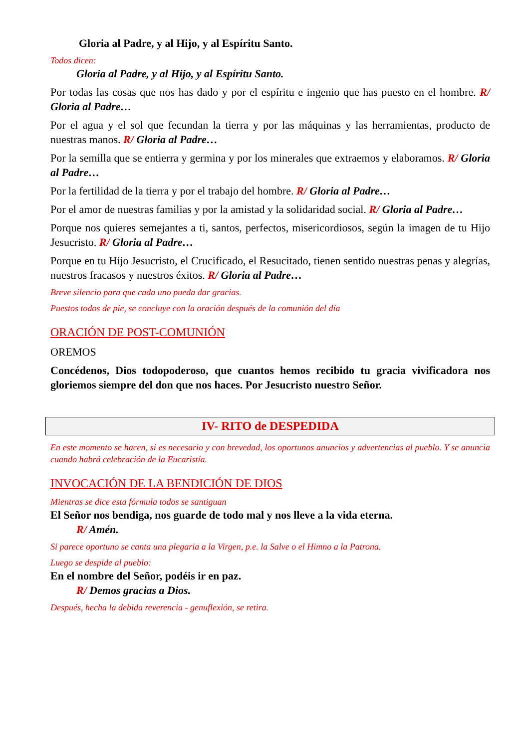Gloria al Padre, y al Hijo, y al Espíritu Santo.
Todos dicen:
Gloria al Padre, y al Hijo, y al Espíritu Santo.
Por todas las cosas que nos has dado y por el espíritu e ingenio que has puesto en el hombre. R/ Gloria al Padre…
Por el agua y el sol que fecundan la tierra y por las máquinas y las herramientas, producto de nuestras manos. R/ Gloria al Padre…
Por la semilla que se entierra y germina y por los minerales que extraemos y elaboramos. R/ Gloria al Padre…
Por la fertilidad de la tierra y por el trabajo del hombre. R/ Gloria al Padre…
Por el amor de nuestras familias y por la amistad y la solidaridad social. R/ Gloria al Padre…
Porque nos quieres semejantes a ti, santos, perfectos, misericordiosos, según la imagen de tu Hijo Jesucristo. R/ Gloria al Padre…
Porque en tu Hijo Jesucristo, el Crucificado, el Resucitado, tienen sentido nuestras penas y alegrías, nuestros fracasos y nuestros éxitos. R/ Gloria al Padre…
Breve silencio para que cada uno pueda dar gracias.
Puestos todos de pie, se concluye con la oración después de la comunión del día
ORACIÓN DE POST-COMUNIÓN
OREMOS
Concédenos, Dios todopoderoso, que cuantos hemos recibido tu gracia vivificadora nos gloriemos siempre del don que nos haces. Por Jesucristo nuestro Señor.
IV- RITO de DESPEDIDA
En este momento se hacen, si es necesario y con brevedad, los oportunos anuncios y advertencias al pueblo. Y se anuncia cuando habrá celebración de la Eucaristía.
INVOCACIÓN DE LA BENDICIÓN DE DIOS
Mientras se dice esta fórmula todos se santiguan
El Señor nos bendiga, nos guarde de todo mal y nos lleve a la vida eterna.
R/ Amén.
Si parece oportuno se canta una plegaria a la Virgen, p.e. la Salve o el Himno a la Patrona.
Luego se despide al pueblo:
En el nombre del Señor, podéis ir en paz.
R/ Demos gracias a Dios.
Después, hecha la debida reverencia - genuflexión, se retira.